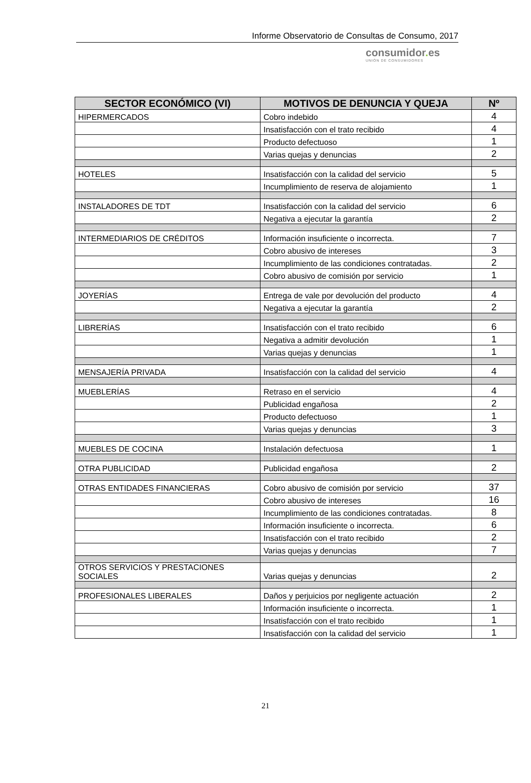Informe Observatorio de Consultas de Consumo, 2017
consumidor. es
UNIÓN DE CONSUMIDORES
| SECTOR ECONÓMICO (VI) | MOTIVOS DE DENUNCIA Y QUEJA | Nº |
| --- | --- | --- |
| HIPERMERCADOS | Cobro indebido | 4 |
| | Insatisfacción con el trato recibido | 4 |
| | Producto defectuoso | 1 |
| | Varias quejas y denuncias | 2 |
| HOTELES | Insatisfacción con la calidad del servicio | 5 |
| | Incumplimiento de reserva de alojamiento | 1 |
| INSTALADORES DE TDT | Insatisfacción con la calidad del servicio | 6 |
| | Negativa a ejecutar la garantía | 2 |
| INTERMEDIARIOS DE CRÉDITOS | Información insuficiente o incorrecta. | 7 |
| | Cobro abusivo de intereses | 3 |
| | Incumplimiento de las condiciones contratadas. | 2 |
| | Cobro abusivo de comisión por servicio | 1 |
| JOYERÍAS | Entrega de vale por devolución del producto | 4 |
| | Negativa a ejecutar la garantía | 2 |
| LIBRERÍAS | Insatisfacción con el trato recibido | 6 |
| | Negativa a admitir devolución | 1 |
| | Varias quejas y denuncias | 1 |
| MENSAJERÍA PRIVADA | Insatisfacción con la calidad del servicio | 4 |
| MUEBLERÍAS | Retraso en el servicio | 4 |
| | Publicidad engañosa | 2 |
| | Producto defectuoso | 1 |
| | Varias quejas y denuncias | 3 |
| MUEBLES DE COCINA | Instalación defectuosa | 1 |
| OTRA PUBLICIDAD | Publicidad engañosa | 2 |
| OTRAS ENTIDADES FINANCIERAS | Cobro abusivo de comisión por servicio | 37 |
| | Cobro abusivo de intereses | 16 |
| | Incumplimiento de las condiciones contratadas. | 8 |
| | Información insuficiente o incorrecta. | 6 |
| | Insatisfacción con el trato recibido | 2 |
| | Varias quejas y denuncias | 7 |
| OTROS SERVICIOS Y PRESTACIONES SOCIALES | Varias quejas y denuncias | 2 |
| PROFESIONALES LIBERALES | Daños y perjuicios por negligente actuación | 2 |
| | Información insuficiente o incorrecta. | 1 |
| | Insatisfacción con el trato recibido | 1 |
| | Insatisfacción con la calidad del servicio | 1 |
21